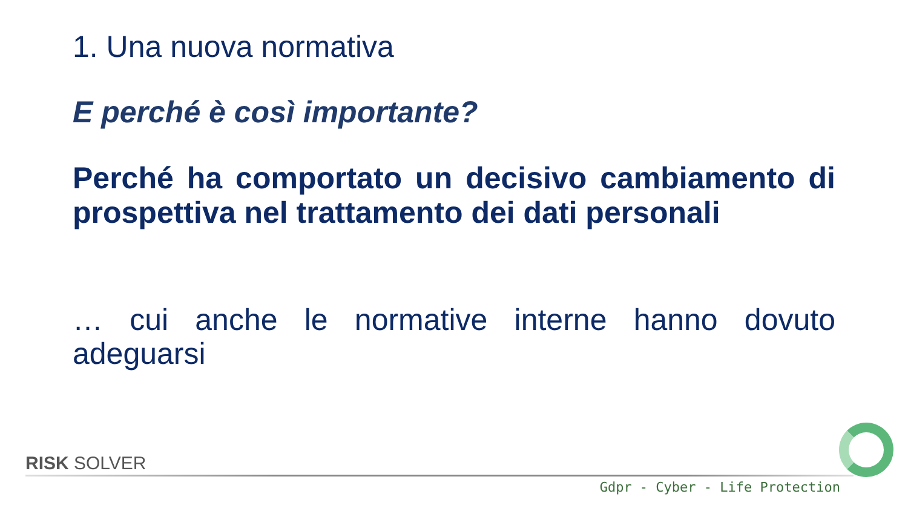1. Una nuova normativa
E perché è così importante?
Perché ha comportato un decisivo cambiamento di prospettiva nel trattamento dei dati personali
… cui anche le normative interne hanno dovuto adeguarsi
RISK SOLVER
Gdpr - Cyber - Life Protection